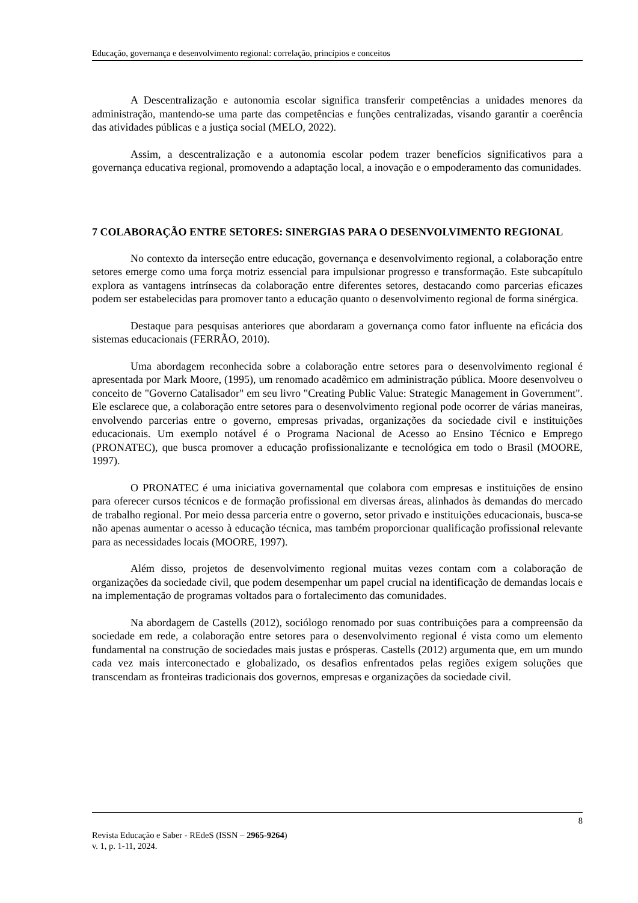Educação, governança e desenvolvimento regional: correlação, princípios e conceitos
A Descentralização e autonomia escolar significa transferir competências a unidades menores da administração, mantendo-se uma parte das competências e funções centralizadas, visando garantir a coerência das atividades públicas e a justiça social (MELO, 2022).
Assim, a descentralização e a autonomia escolar podem trazer benefícios significativos para a governança educativa regional, promovendo a adaptação local, a inovação e o empoderamento das comunidades.
7 COLABORAÇÃO ENTRE SETORES: SINERGIAS PARA O DESENVOLVIMENTO REGIONAL
No contexto da interseção entre educação, governança e desenvolvimento regional, a colaboração entre setores emerge como uma força motriz essencial para impulsionar progresso e transformação. Este subcapítulo explora as vantagens intrínsecas da colaboração entre diferentes setores, destacando como parcerias eficazes podem ser estabelecidas para promover tanto a educação quanto o desenvolvimento regional de forma sinérgica.
Destaque para pesquisas anteriores que abordaram a governança como fator influente na eficácia dos sistemas educacionais (FERRÃO, 2010).
Uma abordagem reconhecida sobre a colaboração entre setores para o desenvolvimento regional é apresentada por Mark Moore, (1995), um renomado acadêmico em administração pública. Moore desenvolveu o conceito de "Governo Catalisador" em seu livro "Creating Public Value: Strategic Management in Government". Ele esclarece que, a colaboração entre setores para o desenvolvimento regional pode ocorrer de várias maneiras, envolvendo parcerias entre o governo, empresas privadas, organizações da sociedade civil e instituições educacionais. Um exemplo notável é o Programa Nacional de Acesso ao Ensino Técnico e Emprego (PRONATEC), que busca promover a educação profissionalizante e tecnológica em todo o Brasil (MOORE, 1997).
O PRONATEC é uma iniciativa governamental que colabora com empresas e instituições de ensino para oferecer cursos técnicos e de formação profissional em diversas áreas, alinhados às demandas do mercado de trabalho regional. Por meio dessa parceria entre o governo, setor privado e instituições educacionais, busca-se não apenas aumentar o acesso à educação técnica, mas também proporcionar qualificação profissional relevante para as necessidades locais (MOORE, 1997).
Além disso, projetos de desenvolvimento regional muitas vezes contam com a colaboração de organizações da sociedade civil, que podem desempenhar um papel crucial na identificação de demandas locais e na implementação de programas voltados para o fortalecimento das comunidades.
Na abordagem de Castells (2012), sociólogo renomado por suas contribuições para a compreensão da sociedade em rede, a colaboração entre setores para o desenvolvimento regional é vista como um elemento fundamental na construção de sociedades mais justas e prósperas. Castells (2012) argumenta que, em um mundo cada vez mais interconectado e globalizado, os desafios enfrentados pelas regiões exigem soluções que transcendam as fronteiras tradicionais dos governos, empresas e organizações da sociedade civil.
8
Revista Educação e Saber - REdeS (ISSN – 2965-9264)
v. 1, p. 1-11, 2024.